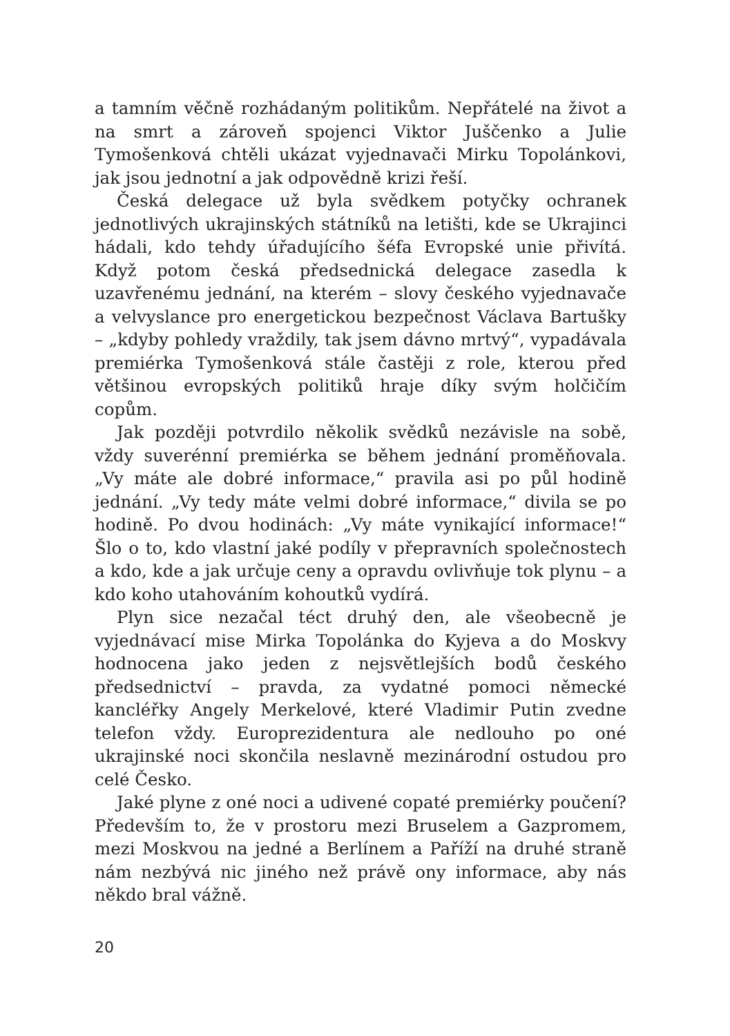a tamním věčně rozhádaným politikům. Nepřátelé na život a na smrt a zároveň spojenci Viktor Juščenko a Julie Tymošenková chtěli ukázat vyjednavači Mirku Topolánkovi, jak jsou jednotní a jak odpovědně krizi řeší.
Česká delegace už byla svědkem potyčky ochranek jednotlivých ukrajinských státníků na letišti, kde se Ukrajinci hádali, kdo tehdy úřadujícího šéfa Evropské unie přivítá. Když potom česká předsednická delegace zasedla k uzavřenému jednání, na kterém – slovy českého vyjednavače a velvyslance pro energetickou bezpečnost Václava Bartušky – „kdyby pohledy vraždily, tak jsem dávno mrtvý“, vypadávala premiérka Tymošenková stále častěji z role, kterou před většinou evropských politiků hraje díky svým holčičím copům.
Jak později potvrdilo několik svědků nezávisle na sobě, vždy suverénní premiérka se během jednání proměňovala. „Vy máte ale dobré informace,“ pravila asi po půl hodině jednání. „Vy tedy máte velmi dobré informace,“ divila se po hodině. Po dvou hodinách: „Vy máte vynikající informace!“ Šlo o to, kdo vlastní jaké podíly v přepravních společnostech a kdo, kde a jak určuje ceny a opravdu ovlivňuje tok plynu – a kdo koho utahováním kohoutků vydírá.
Plyn sice nezačal téct druhý den, ale všeobecně je vyjednávací mise Mirka Topolánka do Kyjeva a do Moskvy hodnocena jako jeden z nejsvětlejších bodů českého předsednictví – pravda, za vydatné pomoci německé kancléřky Angely Merkelové, které Vladimir Putin zvedne telefon vždy. Europrezidentura ale nedlouho po oné ukrajinské noci skončila neslavně mezinárodní ostudou pro celé Česko.
Jaké plyne z oné noci a udivené copaté premiérky poučení? Především to, že v prostoru mezi Bruselem a Gazpromem, mezi Moskvou na jedné a Berlínem a Paříží na druhé straně nám nezbývá nic jiného než právě ony informace, aby nás někdo bral vážně.
20